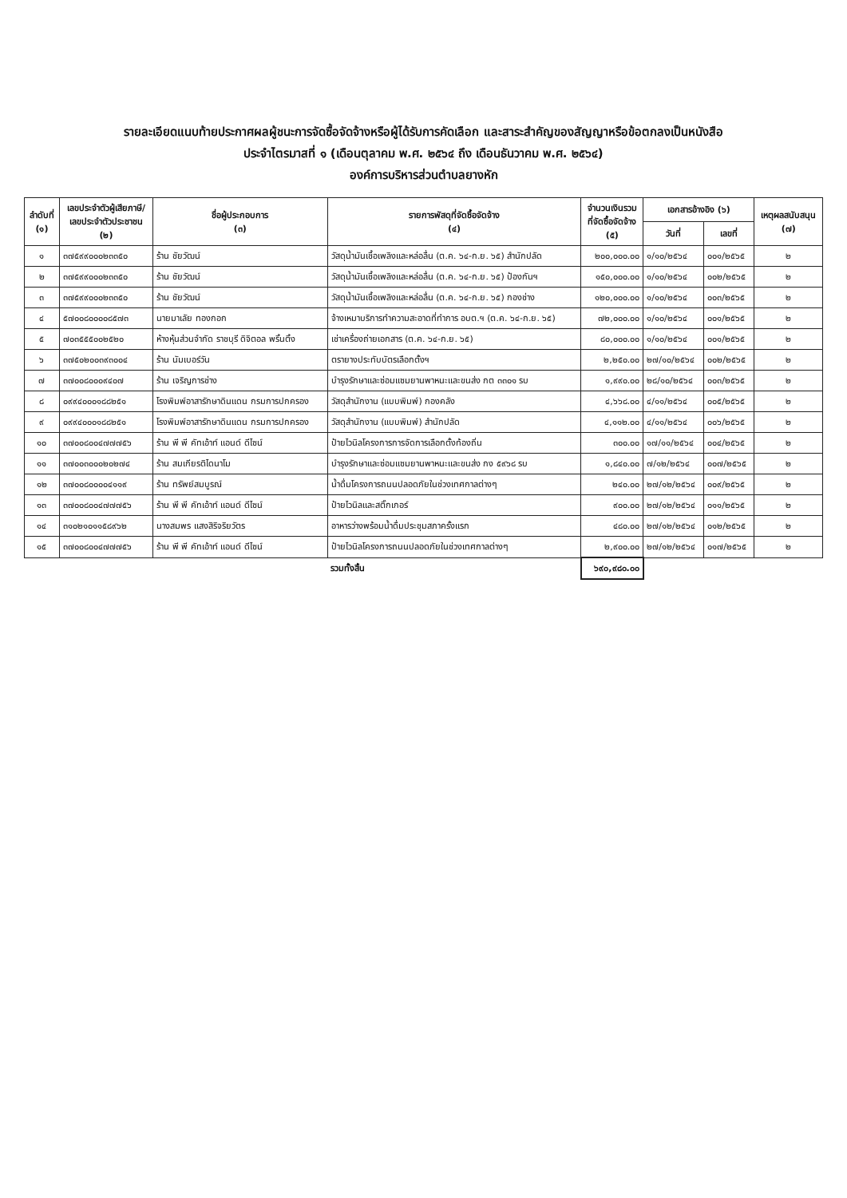รายละเอียดแนบท้ายประกาศผลผู้ชนะการจัดซื้อจัดจ้างหรือผู้ได้รับการคัดเลือก และสาระสำคัญของสัญญาหรือข้อตกลงเป็นหนังสือ
ประจำไตรมาสที่ ๑ (เดือนตุลาคม พ.ศ. ๒๕๖๔ ถึง เดือนธันวาคม พ.ศ. ๒๕๖๔)
องค์การบริหารส่วนตำบลยางหัก
| ลำดับที่ (๑) | เลขประจำตัวผู้เสียภาษี/ เลขประจำตัวประชาชน (๒) | ชื่อผู้ประกอบการ (๓) | รายการพัสดุที่จัดซื้อจัดจ้าง (๔) | จำนวนเงินรวม ที่จัดซื้อจัดจ้าง (๕) | เอกสารอ้างอิง (๖) | | เหตุผลสนับสนุน (๗) |
| --- | --- | --- | --- | --- | --- | --- | --- |
| | | | | | วันที่ | เลขที่ | |
| ๑ | ๓๗๕๙๙๐๐๐๒๓๓๕๐ | ร้าน ชัยวัฒน์ | วัสดุน้ำมันเชื้อเพลิงและหล่อลื่น (ต.ค. ๖๔-ก.ย. ๖๕) สำนักปลัด | ๒๐๐,๐๐๐.๐๐ | ๑/๑๐/๒๕๖๔ | ๐๐๑/๒๕๖๕ | ๒ |
| ๒ | ๓๗๕๙๙๐๐๐๒๓๓๕๐ | ร้าน ชัยวัฒน์ | วัสดุน้ำมันเชื้อเพลิงและหล่อลื่น (ต.ค. ๖๔-ก.ย. ๖๕) ป้องกันฯ | ๑๕๐,๐๐๐.๐๐ | ๑/๑๐/๒๕๖๔ | ๐๐๒/๒๕๖๕ | ๒ |
| ๓ | ๓๗๕๙๙๐๐๐๒๓๓๕๐ | ร้าน ชัยวัฒน์ | วัสดุน้ำมันเชื้อเพลิงและหล่อลื่น (ต.ค. ๖๔-ก.ย. ๖๕) กองช่าง | ๑๒๐,๐๐๐.๐๐ | ๑/๑๐/๒๕๖๔ | ๐๐๓/๒๕๖๕ | ๒ |
| ๔ | ๕๗๐๐๘๐๐๐๐๘๕๗๓ | นายมาเลัย ทองกอก | จ้างเหมาบริการทำความสะอาดที่ทำการ อบต.ฯ (ต.ค. ๖๔-ก.ย. ๖๕) | ๗๒,๐๐๐.๐๐ | ๑/๑๐/๒๕๖๔ | ๐๐๑/๒๕๖๕ | ๒ |
| ๕ | ๗๐๓๕๕๕๐๐๒๕๒๐ | ห้างหุ้นส่วนจำกัด ราชบุรี ดิจิตอล พริ้นติ้ง | เช่าเครื่องถ่ายเอกสาร (ต.ค. ๖๔-ก.ย. ๖๕) | ๘๐,๐๐๐.๐๐ | ๑/๑๐/๒๕๖๔ | ๐๐๑/๒๕๖๕ | ๒ |
| ๖ | ๓๗๕๐๒๐๐๓๙๓๐๐๔ | ร้าน นัมเบอร์วัน | ตรายางประทับบัตรเลือกตั้งฯ | ๒,๒๕๐.๐๐ | ๒๗/๑๐/๒๕๖๔ | ๐๐๒/๒๕๖๕ | ๒ |
| ๗ | ๓๗๐๐๘๐๐๐๙๔๐๗ | ร้าน เจริญการช่าง | บำรุงรักษาและซ่อมแซมยานพาหนะและขนส่ง กต ๓๓๐๑ รบ | ๑,๙๙๐.๐๐ | ๒๘/๑๐/๒๕๖๔ | ๐๐๓/๒๕๖๕ | ๒ |
| ๘ | ๐๙๙๔๐๐๐๑๘๘๒๕๑ | โรงพิมพ์อาสารักษาดินแดน กรมการปกครอง | วัสดุสำนักงาน (แบบพิมพ์) กองคลัง | ๔,๖๖๘.๐๐ | ๔/๑๑/๒๕๖๔ | ๐๐๕/๒๕๖๕ | ๒ |
| ๙ | ๐๙๙๔๐๐๐๑๘๘๒๕๑ | โรงพิมพ์อาสารักษาดินแดน กรมการปกครอง | วัสดุสำนักงาน (แบบพิมพ์) สำนักปลัด | ๔,๑๑๒.๐๐ | ๔/๑๑/๒๕๖๔ | ๐๐๖/๒๕๖๕ | ๒ |
| ๑๐ | ๓๗๐๐๘๐๐๔๗๗๗๕๖ | ร้าน พี พี คัทเอ้าท์ แอนด์ ดีไซน์ | ป้ายไวนิลโครงการการจัดการเลือกตั้งท้องถิ่น | ๓๐๐.๐๐ | ๑๗/๑๑/๒๕๖๔ | ๐๐๔/๒๕๖๕ | ๒ |
| ๑๑ | ๓๗๐๐๓๐๐๐๒๐๒๗๔ | ร้าน สมเกียรติไดนาโม | บำรุงรักษาและซ่อมแซมยานพาหนะและขนส่ง กง ๕๙๖๘ รบ | ๑,๘๔๐.๐๐ | ๗/๑๒/๒๕๖๔ | ๐๐๗/๒๕๖๕ | ๒ |
| ๑๒ | ๓๗๐๐๘๐๐๐๐๔๑๑๙ | ร้าน ทรัพย์สมบูรณ์ | น้ำดื่มโครงการถนนปลอดภัยในช่วงเทศกาลต่างๆ | ๒๔๐.๐๐ | ๒๗/๑๒/๒๕๖๔ | ๐๐๙/๒๕๖๕ | ๒ |
| ๑๓ | ๓๗๐๐๘๐๐๔๗๗๗๕๖ | ร้าน พี พี คัทเอ้าท์ แอนด์ ดีไซน์ | ป้ายไวนิลและสติ๊กเกอร์ | ๙๐๐.๐๐ | ๒๗/๑๒/๒๕๖๔ | ๐๑๑/๒๕๖๕ | ๒ |
| ๑๔ | ๓๑๐๒๑๐๑๑๕๘๙๖๒ | นางสมพร แสงสิริจริยวัตร | อาหารว่างพร้อมน้ำดื่มประชุมสภาครั้งแรก | ๔๘๐.๐๐ | ๒๗/๑๒/๒๕๖๔ | ๐๑๒/๒๕๖๕ | ๒ |
| ๑๕ | ๓๗๐๐๘๐๐๔๗๗๗๕๖ | ร้าน พี พี คัทเอ้าท์ แอนด์ ดีไซน์ | ป้ายไวนิลโครงการถนนปลอดภัยในช่วงเทศกาลต่างๆ | ๒,๙๐๐.๐๐ | ๒๗/๑๒/๒๕๖๔ | ๐๑๗/๒๕๖๕ | ๒ |
| | | | รวมทั้งสิ้น | ๖๙๐,๙๘๐.๐๐ | | | |